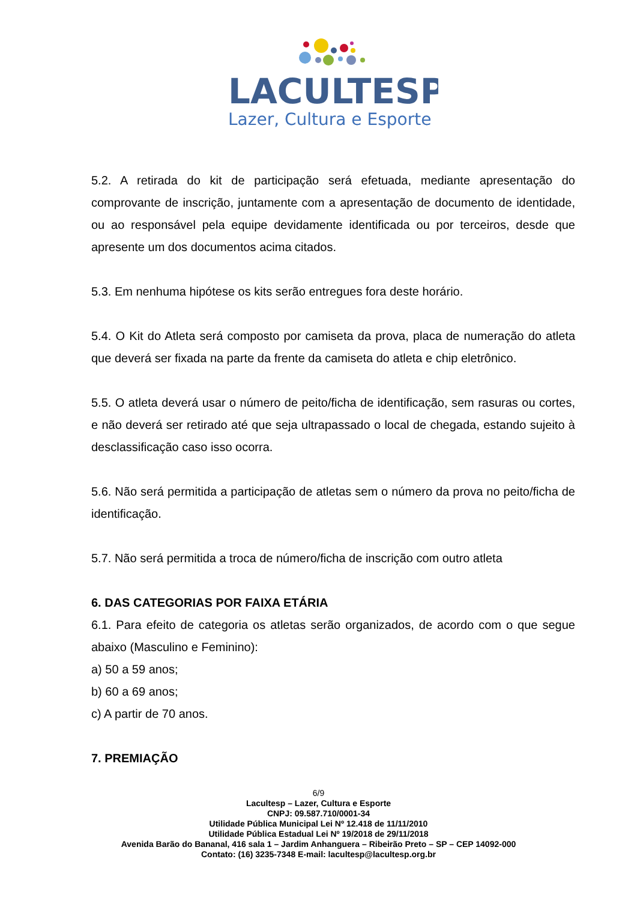LACULTESP
Lazer, Cultura e Esporte
5.2. A retirada do kit de participação será efetuada, mediante apresentação do comprovante de inscrição, juntamente com a apresentação de documento de identidade, ou ao responsável pela equipe devidamente identificada ou por terceiros, desde que apresente um dos documentos acima citados.
5.3. Em nenhuma hipótese os kits serão entregues fora deste horário.
5.4. O Kit do Atleta será composto por camiseta da prova, placa de numeração do atleta que deverá ser fixada na parte da frente da camiseta do atleta e chip eletrônico.
5.5. O atleta deverá usar o número de peito/ficha de identificação, sem rasuras ou cortes, e não deverá ser retirado até que seja ultrapassado o local de chegada, estando sujeito à desclassificação caso isso ocorra.
5.6. Não será permitida a participação de atletas sem o número da prova no peito/ficha de identificação.
5.7. Não será permitida a troca de número/ficha de inscrição com outro atleta
6. DAS CATEGORIAS POR FAIXA ETÁRIA
6.1. Para efeito de categoria os atletas serão organizados, de acordo com o que segue abaixo (Masculino e Feminino):
a) 50 a 59 anos;
b) 60 a 69 anos;
c) A partir de 70 anos.
7. PREMIAÇÃO
6/9
Lacultesp – Lazer, Cultura e Esporte
CNPJ: 09.587.710/0001-34
Utilidade Pública Municipal Lei Nº 12.418 de 11/11/2010
Utilidade Pública Estadual Lei Nº 19/2018 de 29/11/2018
Avenida Barão do Bananal, 416 sala 1 – Jardim Anhanguera – Ribeirão Preto – SP – CEP 14092-000
Contato: (16) 3235-7348 E-mail: lacultesp@lacultesp.org.br